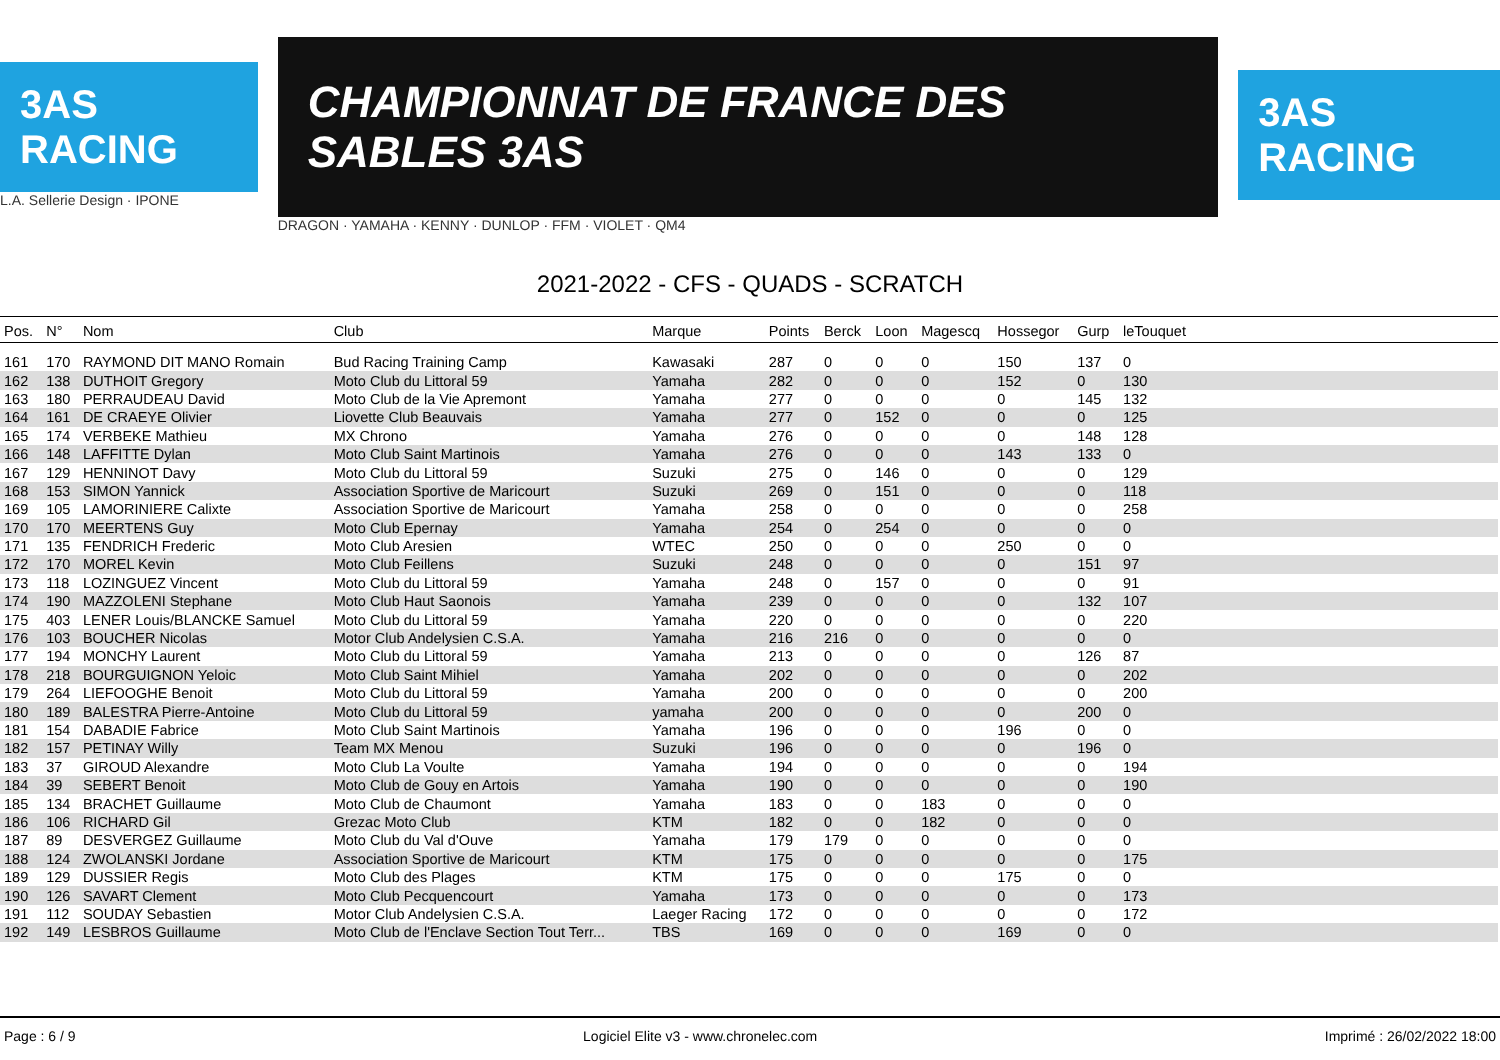3AS RACING
L.A. Sellerie Design · IPONE
CHAMPIONNAT DE FRANCE DES SABLES 3AS
DRAGON · YAMAHA · KENNY · DUNLOP · FFM · VIOLET · QM4
3AS RACING
2021-2022 - CFS - QUADS - SCRATCH
| Pos. | N° | Nom | Club | Marque | Points | Berck | Loon | Magescq | Hossegor | Gurp | leTouquet | |
| --- | --- | --- | --- | --- | --- | --- | --- | --- | --- | --- | --- | --- |
| 161 | 170 | RAYMOND DIT MANO Romain | Bud Racing Training Camp | Kawasaki | 287 | 0 | 0 | 0 | 150 | 137 | 0 | |
| 162 | 138 | DUTHOIT Gregory | Moto Club du Littoral 59 | Yamaha | 282 | 0 | 0 | 0 | 152 | 0 | 130 | |
| 163 | 180 | PERRAUDEAU David | Moto Club de la Vie Apremont | Yamaha | 277 | 0 | 0 | 0 | 0 | 145 | 132 | |
| 164 | 161 | DE CRAEYE Olivier | Liovette Club Beauvais | Yamaha | 277 | 0 | 152 | 0 | 0 | 0 | 125 | |
| 165 | 174 | VERBEKE Mathieu | MX Chrono | Yamaha | 276 | 0 | 0 | 0 | 0 | 148 | 128 | |
| 166 | 148 | LAFFITTE Dylan | Moto Club Saint Martinois | Yamaha | 276 | 0 | 0 | 0 | 143 | 133 | 0 | |
| 167 | 129 | HENNINOT Davy | Moto Club du Littoral 59 | Suzuki | 275 | 0 | 146 | 0 | 0 | 0 | 129 | |
| 168 | 153 | SIMON Yannick | Association Sportive de Maricourt | Suzuki | 269 | 0 | 151 | 0 | 0 | 0 | 118 | |
| 169 | 105 | LAMORINIERE Calixte | Association Sportive de Maricourt | Yamaha | 258 | 0 | 0 | 0 | 0 | 0 | 258 | |
| 170 | 170 | MEERTENS Guy | Moto Club Epernay | Yamaha | 254 | 0 | 254 | 0 | 0 | 0 | 0 | |
| 171 | 135 | FENDRICH Frederic | Moto Club Aresien | WTEC | 250 | 0 | 0 | 0 | 250 | 0 | 0 | |
| 172 | 170 | MOREL Kevin | Moto Club Feillens | Suzuki | 248 | 0 | 0 | 0 | 0 | 151 | 97 | |
| 173 | 118 | LOZINGUEZ Vincent | Moto Club du Littoral 59 | Yamaha | 248 | 0 | 157 | 0 | 0 | 0 | 91 | |
| 174 | 190 | MAZZOLENI Stephane | Moto Club Haut Saonois | Yamaha | 239 | 0 | 0 | 0 | 0 | 132 | 107 | |
| 175 | 403 | LENER Louis/BLANCKE Samuel | Moto Club du Littoral 59 | Yamaha | 220 | 0 | 0 | 0 | 0 | 0 | 220 | |
| 176 | 103 | BOUCHER Nicolas | Motor Club Andelysien C.S.A. | Yamaha | 216 | 216 | 0 | 0 | 0 | 0 | 0 | |
| 177 | 194 | MONCHY Laurent | Moto Club du Littoral 59 | Yamaha | 213 | 0 | 0 | 0 | 0 | 126 | 87 | |
| 178 | 218 | BOURGUIGNON Yeloic | Moto Club Saint Mihiel | Yamaha | 202 | 0 | 0 | 0 | 0 | 0 | 202 | |
| 179 | 264 | LIEFOOGHE Benoit | Moto Club du Littoral 59 | Yamaha | 200 | 0 | 0 | 0 | 0 | 0 | 200 | |
| 180 | 189 | BALESTRA Pierre-Antoine | Moto Club du Littoral 59 | yamaha | 200 | 0 | 0 | 0 | 0 | 200 | 0 | |
| 181 | 154 | DABADIE Fabrice | Moto Club Saint Martinois | Yamaha | 196 | 0 | 0 | 0 | 196 | 0 | 0 | |
| 182 | 157 | PETINAY Willy | Team MX Menou | Suzuki | 196 | 0 | 0 | 0 | 0 | 196 | 0 | |
| 183 | 37 | GIROUD Alexandre | Moto Club La Voulte | Yamaha | 194 | 0 | 0 | 0 | 0 | 0 | 194 | |
| 184 | 39 | SEBERT Benoit | Moto Club de Gouy en Artois | Yamaha | 190 | 0 | 0 | 0 | 0 | 0 | 190 | |
| 185 | 134 | BRACHET Guillaume | Moto Club de Chaumont | Yamaha | 183 | 0 | 0 | 183 | 0 | 0 | 0 | |
| 186 | 106 | RICHARD Gil | Grezac Moto Club | KTM | 182 | 0 | 0 | 182 | 0 | 0 | 0 | |
| 187 | 89 | DESVERGEZ Guillaume | Moto Club du Val d'Ouve | Yamaha | 179 | 179 | 0 | 0 | 0 | 0 | 0 | |
| 188 | 124 | ZWOLANSKI Jordane | Association Sportive de Maricourt | KTM | 175 | 0 | 0 | 0 | 0 | 0 | 175 | |
| 189 | 129 | DUSSIER Regis | Moto Club des Plages | KTM | 175 | 0 | 0 | 0 | 175 | 0 | 0 | |
| 190 | 126 | SAVART Clement | Moto Club Pecquencourt | Yamaha | 173 | 0 | 0 | 0 | 0 | 0 | 173 | |
| 191 | 112 | SOUDAY Sebastien | Motor Club Andelysien C.S.A. | Laeger Racing | 172 | 0 | 0 | 0 | 0 | 0 | 172 | |
| 192 | 149 | LESBROS Guillaume | Moto Club de l'Enclave Section Tout Terr... | TBS | 169 | 0 | 0 | 0 | 169 | 0 | 0 | |
Page : 6 / 9 Logiciel Elite v3 - www.chronelec.com Imprimé : 26/02/2022 18:00